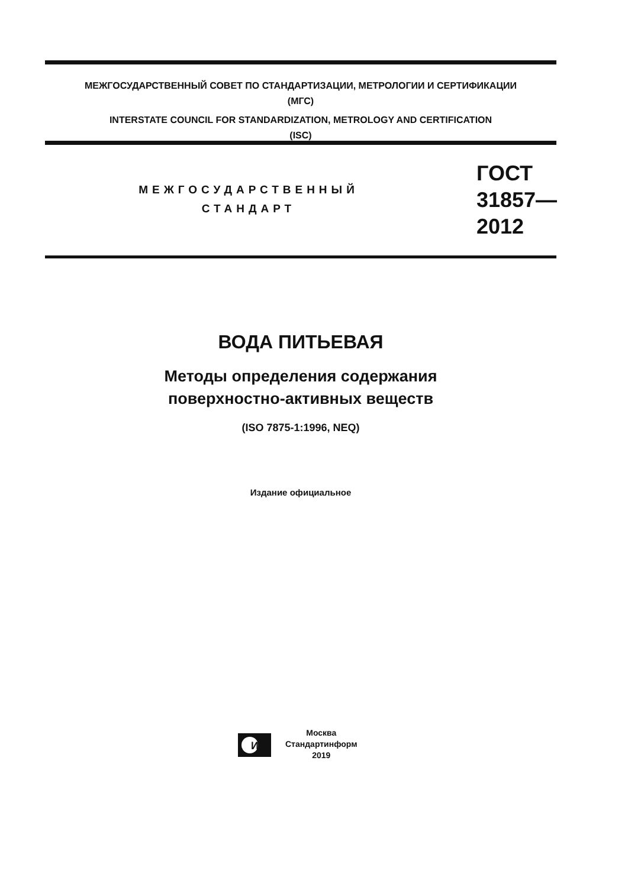МЕЖГОСУДАРСТВЕННЫЙ СОВЕТ ПО СТАНДАРТИЗАЦИИ, МЕТРОЛОГИИ И СЕРТИФИКАЦИИ
(МГС)
INTERSTATE COUNCIL FOR STANDARDIZATION, METROLOGY AND CERTIFICATION
(ISC)
МЕЖГОСУДАРСТВЕННЫЙ
СТАНДАРТ
ГОСТ
31857—
2012
ВОДА ПИТЬЕВАЯ
Методы определения содержания
поверхностно-активных веществ
(ISO 7875-1:1996, NEQ)
Издание официальное
И
Москва
Стандартинформ
2019